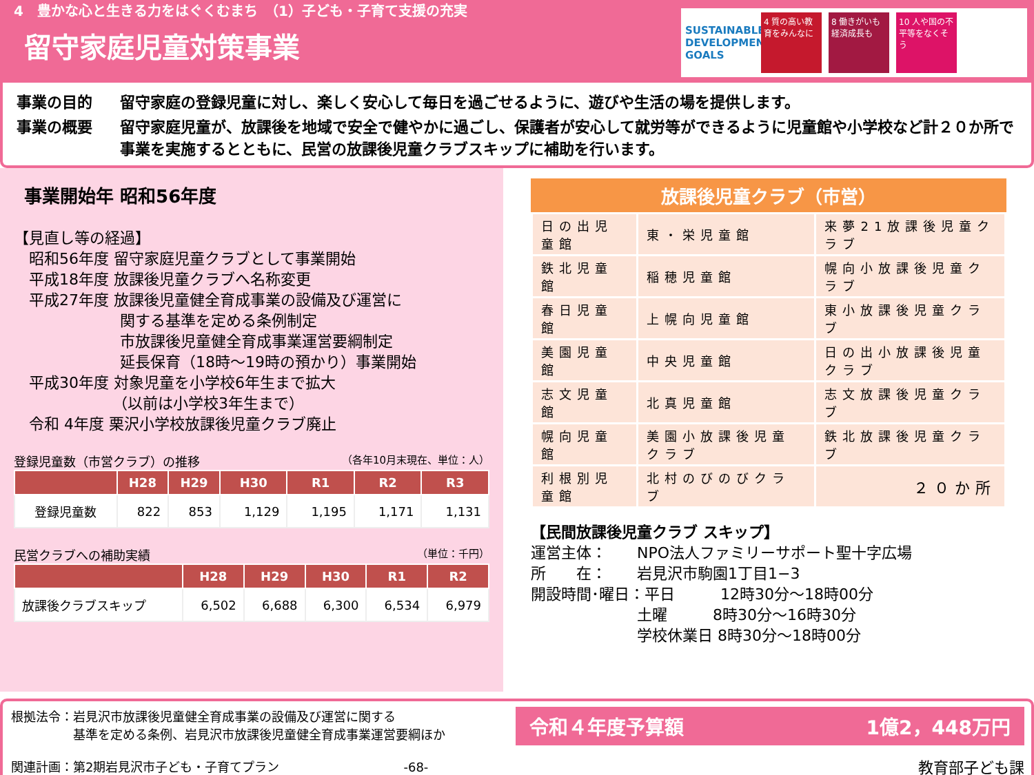4　豊かな心と生きる力をはぐくむまち　（1）子ども・子育て支援の充実
留守家庭児童対策事業
SUSTAINABLE DEVELOPMENT GOALS
4 質の高い教育をみんなに
8 働きがいも経済成長も
10 人や国の不平等をなくそう
事業の目的 留守家庭の登録児童に対し、楽しく安心して毎日を過ごせるように、遊びや生活の場を提供します。
事業の概要 留守家庭児童が、放課後を地域で安全で健やかに過ごし、保護者が安心して就労等ができるように児童館や小学校など計２０か所で事業を実施するとともに、民営の放課後児童クラブスキップに補助を行います。
事業開始年 昭和56年度
【見直し等の経過】
　昭和56年度 留守家庭児童クラブとして事業開始
　平成18年度 放課後児童クラブへ名称変更
　平成27年度 放課後児童健全育成事業の設備及び運営に
　　　　　　　関する基準を定める条例制定
　　　　　　　市放課後児童健全育成事業運営要綱制定
　　　　　　　延長保育（18時～19時の預かり）事業開始
　平成30年度 対象児童を小学校6年生まで拡大
　　　　　　　（以前は小学校3年生まで）
　令和 4年度 栗沢小学校放課後児童クラブ廃止
登録児童数（市営クラブ）の推移 （各年10月末現在、単位：人）
| | H28 | H29 | H30 | R1 | R2 | R3 |
| --- | --- | --- | --- | --- | --- | --- |
| 登録児童数 | 822 | 853 | 1,129 | 1,195 | 1,171 | 1,131 |
民営クラブへの補助実績 （単位：千円）
| | H28 | H29 | H30 | R1 | R2 |
| --- | --- | --- | --- | --- | --- |
| 放課後クラブスキップ | 6,502 | 6,688 | 6,300 | 6,534 | 6,979 |
放課後児童クラブ（市営）
| 日の出児童館 | 東・栄児童館 | 来夢21放課後児童クラブ |
| 鉄北児童館 | 稲穂児童館 | 幌向小放課後児童クラブ |
| 春日児童館 | 上幌向児童館 | 東小放課後児童クラブ |
| 美園児童館 | 中央児童館 | 日の出小放課後児童クラブ |
| 志文児童館 | 北真児童館 | 志文放課後児童クラブ |
| 幌向児童館 | 美園小放課後児童クラブ | 鉄北放課後児童クラブ |
| 利根別児童館 | 北村のびのびクラブ | ２０か所 |
【民間放課後児童クラブ スキップ】
運営主体：　　NPO法人ファミリーサポート聖十字広場
所　　在：　　岩見沢市駒園1丁目1−3
開設時間･曜日：平日　　　12時30分～18時00分
　　　　　　　土曜　　　8時30分～16時30分
　　　　　　　学校休業日 8時30分～18時00分
根拠法令：岩見沢市放課後児童健全育成事業の設備及び運営に関する
　　　　　基準を定める条例、岩見沢市放課後児童健全育成事業運営要綱ほか
関連計画：第2期岩見沢市子ども・子育てプラン　　　　　　　　　　-68-
令和４年度予算額 1億2，448万円
教育部子ども課